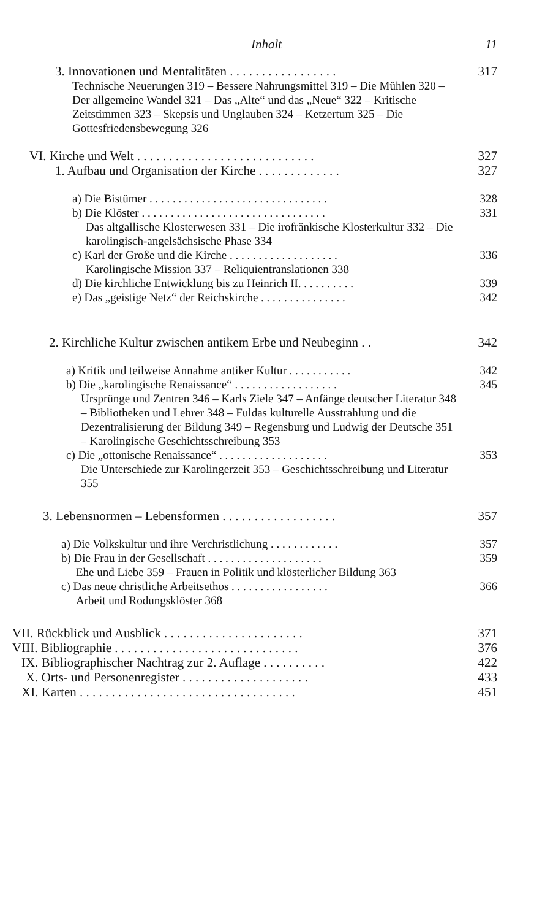Inhalt 11
3. Innovationen und Mentalitäten . . . . . . . . . . . . . . . . .
317
Technische Neuerungen 319 – Bessere Nahrungsmittel 319 – Die Mühlen 320 – Der allgemeine Wandel 321 – Das „Alte“ und das „Neue“ 322 – Kritische Zeitstimmen 323 – Skepsis und Unglauben 324 – Ketzertum 325 – Die Gottesfriedensbewegung 326
VI. Kirche und Welt . . . . . . . . . . . . . . . . . . . . . . . . . . . .
327
1. Aufbau und Organisation der Kirche . . . . . . . . . . . . .
327
a) Die Bistümer . . . . . . . . . . . . . . . . . . . . . . . . . . . . . . .
328
b) Die Klöster . . . . . . . . . . . . . . . . . . . . . . . . . . . . . . . .
331
Das altgallische Klosterwesen 331 – Die irofränkische Klosterkultur 332 – Die karolingisch-angelsächsische Phase 334
c) Karl der Große und die Kirche . . . . . . . . . . . . . . . . . . .
336
Karolingische Mission 337 – Reliquientranslationen 338
d) Die kirchliche Entwicklung bis zu Heinrich II. . . . . . . . . .
339
e) Das „geistige Netz“ der Reichskirche . . . . . . . . . . . . . . .
342
2. Kirchliche Kultur zwischen antikem Erbe und Neubeginn . .
342
a) Kritik und teilweise Annahme antiker Kultur . . . . . . . . . . .
342
b) Die „karolingische Renaissance“ . . . . . . . . . . . . . . . . . .
345
Ursprünge und Zentren 346 – Karls Ziele 347 – Anfänge deutscher Literatur 348 – Bibliotheken und Lehrer 348 – Fuldas kulturelle Ausstrahlung und die Dezentralisierung der Bildung 349 – Regensburg und Ludwig der Deutsche 351 – Karolingische Geschichtsschreibung 353
c) Die „ottonische Renaissance“ . . . . . . . . . . . . . . . . . . .
353
Die Unterschiede zur Karolingerzeit 353 – Geschichtsschreibung und Literatur 355
3. Lebensnormen – Lebensformen . . . . . . . . . . . . . . . . . .
357
a) Die Volkskultur und ihre Verchristlichung . . . . . . . . . . . .
357
b) Die Frau in der Gesellschaft . . . . . . . . . . . . . . . . . . . .
359
Ehe und Liebe 359 – Frauen in Politik und klösterlicher Bildung 363
c) Das neue christliche Arbeitsethos . . . . . . . . . . . . . . . . .
366
Arbeit und Rodungsklöster 368
VII. Rückblick und Ausblick . . . . . . . . . . . . . . . . . . . . . .
371
VIII. Bibliographie . . . . . . . . . . . . . . . . . . . . . . . . . . . . .
376
IX. Bibliographischer Nachtrag zur 2. Auflage . . . . . . . . . .
422
X. Orts- und Personenregister . . . . . . . . . . . . . . . . . . . .
433
XI. Karten . . . . . . . . . . . . . . . . . . . . . . . . . . . . . . . . . .
451